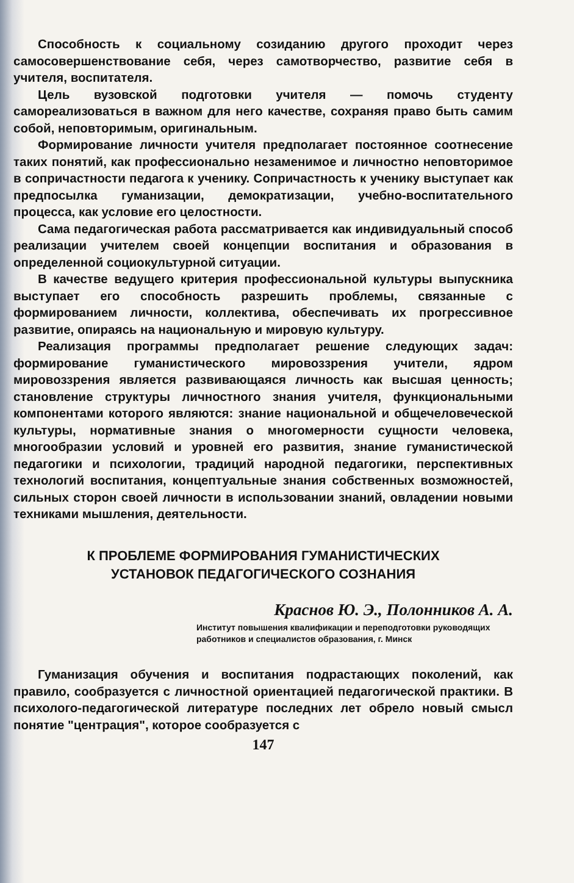Способность к социальному созиданию другого проходит через самосовершенствование себя, через самотворчество, развитие себя в учителя, воспитателя.
Цель вузовской подготовки учителя — помочь студенту самореализоваться в важном для него качестве, сохраняя право быть самим собой, неповторимым, оригинальным.
Формирование личности учителя предполагает постоянное соотнесение таких понятий, как профессионально незаменимое и личностно неповторимое в сопричастности педагога к ученику. Сопричастность к ученику выступает как предпосылка гуманизации, демократизации, учебно-воспитательного процесса, как условие его целостности.
Сама педагогическая работа рассматривается как индивидуальный способ реализации учителем своей концепции воспитания и образования в определенной социокультурной ситуации.
В качестве ведущего критерия профессиональной культуры выпускника выступает его способность разрешить проблемы, связанные с формированием личности, коллектива, обеспечивать их прогрессивное развитие, опираясь на национальную и мировую культуру.
Реализация программы предполагает решение следующих задач: формирование гуманистического мировоззрения учители, ядром мировоззрения является развивающаяся личность как высшая ценность; становление структуры личностного знания учителя, функциональными компонентами которого являются: знание национальной и общечеловеческой культуры, нормативные знания о многомерности сущности человека, многообразии условий и уровней его развития, знание гуманистической педагогики и психологии, традиций народной педагогики, перспективных технологий воспитания, концептуальные знания собственных возможностей, сильных сторон своей личности в использовании знаний, овладении новыми техниками мышления, деятельности.
К ПРОБЛЕМЕ ФОРМИРОВАНИЯ ГУМАНИСТИЧЕСКИХ
УСТАНОВОК ПЕДАГОГИЧЕСКОГО СОЗНАНИЯ
Краснов Ю. Э., Полонников А. А.
Институт повышения квалификации и переподготовки руководящих работников и специалистов образования, г. Минск
Гуманизация обучения и воспитания подрастающих поколений, как правило, сообразуется с личностной ориентацией педагогической практики. В психолого-педагогической литературе последних лет обрело новый смысл понятие "центрация", которое сообразуется с
147